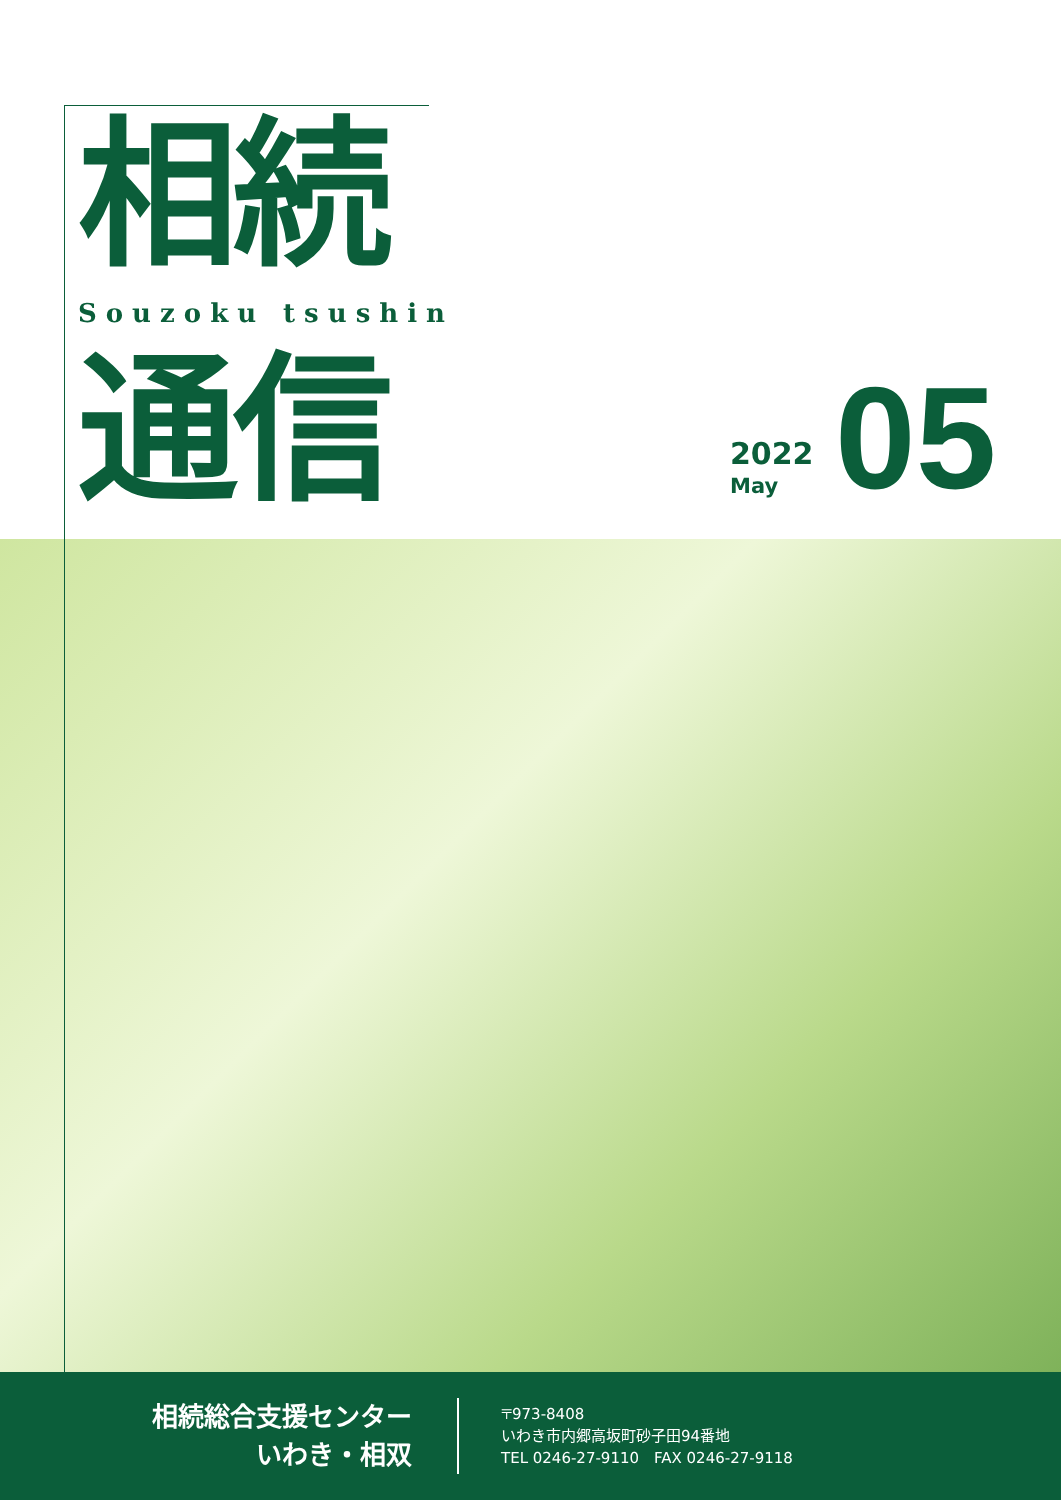相続
Souzoku tsushin
通信 2022
May
05
相続総合支援センター
いわき・相双
〒973-8408
いわき市内郷高坂町砂子田94番地
TEL 0246-27-9110　FAX 0246-27-9118